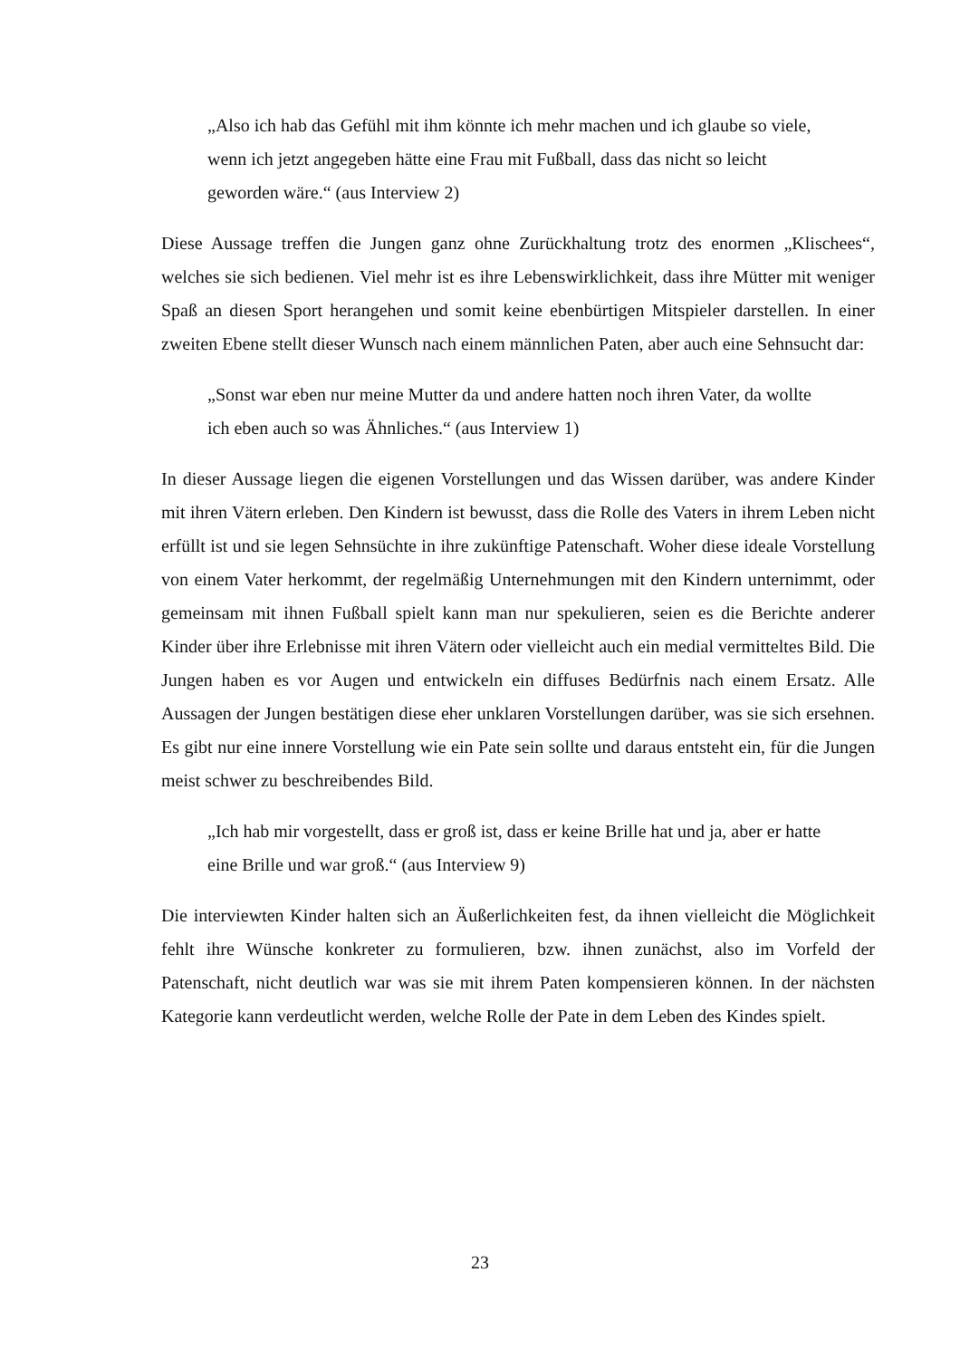„Also ich hab das Gefühl mit ihm könnte ich mehr machen und ich glaube so viele, wenn ich jetzt angegeben hätte eine Frau mit Fußball, dass das nicht so leicht geworden wäre.“ (aus Interview 2)
Diese Aussage treffen die Jungen ganz ohne Zurückhaltung trotz des enormen „Klischees“, welches sie sich bedienen. Viel mehr ist es ihre Lebenswirklichkeit, dass ihre Mütter mit weniger Spaß an diesen Sport herangehen und somit keine ebenbürtigen Mitspieler darstellen. In einer zweiten Ebene stellt dieser Wunsch nach einem männlichen Paten, aber auch eine Sehnsucht dar:
„Sonst war eben nur meine Mutter da und andere hatten noch ihren Vater, da wollte ich eben auch so was Ähnliches.“ (aus Interview 1)
In dieser Aussage liegen die eigenen Vorstellungen und das Wissen darüber, was andere Kinder mit ihren Vätern erleben. Den Kindern ist bewusst, dass die Rolle des Vaters in ihrem Leben nicht erfüllt ist und sie legen Sehnsüchte in ihre zukünftige Patenschaft. Woher diese ideale Vorstellung von einem Vater herkommt, der regelmäßig Unternehmungen mit den Kindern unternimmt, oder gemeinsam mit ihnen Fußball spielt kann man nur spekulieren, seien es die Berichte anderer Kinder über ihre Erlebnisse mit ihren Vätern oder vielleicht auch ein medial vermitteltes Bild. Die Jungen haben es vor Augen und entwickeln ein diffuses Bedürfnis nach einem Ersatz. Alle Aussagen der Jungen bestätigen diese eher unklaren Vorstellungen darüber, was sie sich ersehnen. Es gibt nur eine innere Vorstellung wie ein Pate sein sollte und daraus entsteht ein, für die Jungen meist schwer zu beschreibendes Bild.
„Ich hab mir vorgestellt, dass er groß ist, dass er keine Brille hat und ja, aber er hatte eine Brille und war groß.“ (aus Interview 9)
Die interviewten Kinder halten sich an Äußerlichkeiten fest, da ihnen vielleicht die Möglichkeit fehlt ihre Wünsche konkreter zu formulieren, bzw. ihnen zunächst, also im Vorfeld der Patenschaft, nicht deutlich war was sie mit ihrem Paten kompensieren können. In der nächsten Kategorie kann verdeutlicht werden, welche Rolle der Pate in dem Leben des Kindes spielt.
23